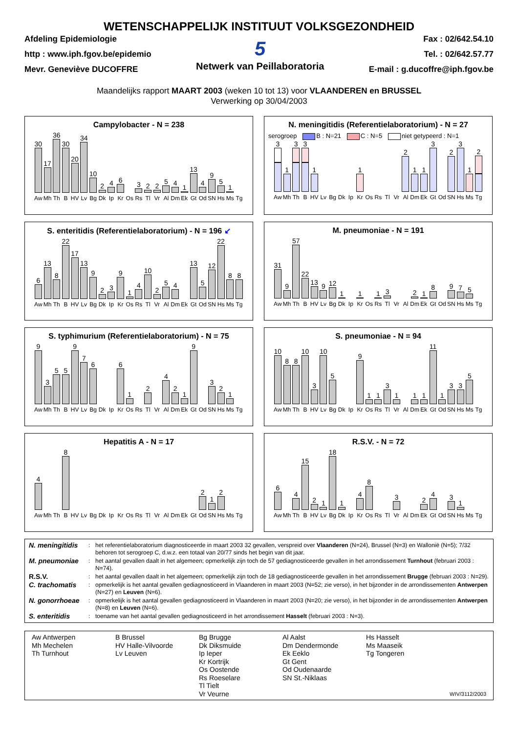WETENSCHAPPELIJK INSTITUUT VOLKSGEZONDHEID
Afdeling Epidemiologie
http : www.iph.fgov.be/epidemio
Mevr. Geneviève DUCOFFRE
5
Netwerk van Peillaboratoria
Fax : 02/642.54.10
Tel. : 02/642.57.77
E-mail : g.ducoffre@iph.fgov.be
Maandelijks rapport MAART 2003 (weken 10 tot 13) voor VLAANDEREN en BRUSSEL
Verwerking op 30/04/2003
Campylobacter - N = 238
30
Aw
17
Mh
36
Th
30
B
20
HV
34
Lv
10
Bg
2
Dk
4
Ip
6
Kr
Os
3
Rs
2
Tl
2
Vr
5
Al
4
Dm
1
Ek
13
Gt
4
Od
9
SN
5
Hs
1
Ms
Tg
N. meningitidis (Referentielaboratorium) - N = 27
serogroep B : N=21 C : N=5 niet getypeerd : N=1
3
Aw
1
Mh
3
Th
3
B
1
HV
Lv
Bg
Dk
Ip
1
Kr
Os
Rs
Tl
Vr
2
Al
1
Dm
1
Ek
3
Gt
Od
2
SN
3
Hs
1
Ms
2
Tg
S. enteritidis (Referentielaboratorium) - N = 196 ↙
6
Aw
13
Mh
8
Th
22
B
17
HV
13
Lv
9
Bg
2
Dk
3
Ip
9
Kr
1
Os
4
Rs
10
Tl
2
Vr
5
Al
4
Dm
Ek
13
Gt
5
Od
12
SN
22
Hs
8
Ms
8
Tg
M. pneumoniae - N = 191
31
Aw
9
Mh
57
Th
22
B
13
HV
9
Lv
12
Bg
1
Dk
Ip
1
Kr
Os
1
Rs
3
Tl
Vr
Al
2
Dm
1
Ek
8
Gt
Od
9
SN
7
Hs
5
Ms
Tg
S. typhimurium (Referentielaboratorium) - N = 75
9
Aw
3
Mh
5
Th
5
B
9
HV
7
Lv
6
Bg
Dk
Ip
6
Kr
1
Os
Rs
2
Tl
Vr
4
Al
2
Dm
1
Ek
9
Gt
Od
3
SN
2
Hs
1
Ms
Tg
S. pneumoniae - N = 94
10
Aw
8
Mh
8
Th
10
B
3
HV
10
Lv
5
Bg
Dk
Ip
9
Kr
1
Os
1
Rs
3
Tl
1
Vr
Al
1
Dm
1
Ek
11
Gt
1
Od
3
SN
3
Hs
5
Ms
Tg
Hepatitis A - N = 17
4
Aw
Mh
Th
8
B
HV
Lv
Bg
Dk
Ip
Kr
Os
Rs
Tl
Vr
Al
Dm
Ek
Gt
2
Od
1
SN
2
Hs
Ms
Tg
R.S.V. - N = 72
6
Aw
Mh
4
Th
15
B
2
HV
1
Lv
18
Bg
1
Dk
Ip
4
Kr
8
Os
Rs
Tl
3
Vr
Al
Dm
2
Ek
4
Gt
Od
3
SN
1
Hs
Ms
Tg
| N. meningitidis | : | het referentielaboratorium diagnosticeerde in maart 2003 32 gevallen, verspreid over Vlaanderen (N=24), Brussel (N=3) en Wallonië (N=5); 7/32 behoren tot serogroep C, d.w.z. een totaal van 20/77 sinds het begin van dit jaar. |
| M. pneumoniae | : | het aantal gevallen daalt in het algemeen; opmerkelijk zijn toch de 57 gediagnosticeerde gevallen in het arrondissement Turnhout (februari 2003 : N=74). |
| R.S.V. | : | het aantal gevallen daalt in het algemeen; opmerkelijk zijn toch de 18 gediagnosticeerde gevallen in het arrondissement Brugge (februari 2003 : N=29). |
| C. trachomatis | : | opmerkelijk is het aantal gevallen gediagnosticeerd in Vlaanderen in maart 2003 (N=52; zie verso), in het bijzonder in de arrondissementen Antwerpen (N=27) en Leuven (N=6). |
| N. gonorrhoeae | : | opmerkelijk is het aantal gevallen gediagnosticeerd in Vlaanderen in maart 2003 (N=20; zie verso), in het bijzonder in de arrondissementen Antwerpen (N=8) en Leuven (N=6). |
| S. enteritidis | : | toename van het aantal gevallen gediagnosticeerd in het arrondissement Hasselt (februari 2003 : N=3). |
Aw Antwerpen
Mh Mechelen
Th Turnhout
B Brussel
HV Halle-Vilvoorde
Lv Leuven
Bg Brugge
Dk Diksmuide
Ip Ieper
Kr Kortrijk
Os Oostende
Rs Roeselare
Tl Tielt
Vr Veurne
Al Aalst
Dm Dendermonde
Ek Eeklo
Gt Gent
Od Oudenaarde
SN St.-Niklaas
Hs Hasselt
Ms Maaseik
Tg Tongeren
WIV/3112/2003